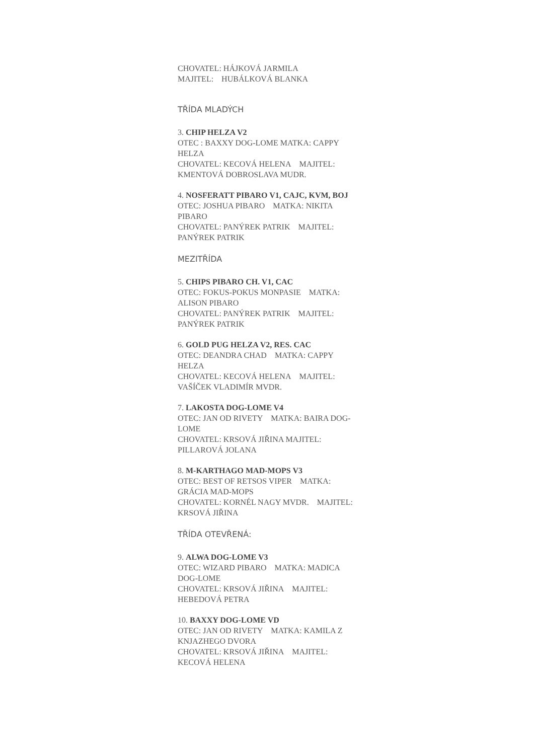CHOVATEL: HÁJKOVÁ JARMILA
MAJITEL: HUBÁLKOVÁ BLANKA
TŘÍDA MLADÝCH
3. CHIP HELZA V2
OTEC : BAXXY DOG-LOME MATKA: CAPPY HELZA
CHOVATEL: KECOVÁ HELENA MAJITEL: KMENTOVÁ DOBROSLAVA MUDR.
4. NOSFERATT PIBARO V1, CAJC, KVM, BOJ
OTEC: JOSHUA PIBARO MATKA: NIKITA PIBARO
CHOVATEL: PANÝREK PATRIK MAJITEL: PANÝREK PATRIK
MEZITŘÍDA
5. CHIPS PIBARO CH. V1, CAC
OTEC: FOKUS-POKUS MONPASIE MATKA: ALISON PIBARO
CHOVATEL: PANÝREK PATRIK MAJITEL: PANÝREK PATRIK
6. GOLD PUG HELZA V2, RES. CAC
OTEC: DEANDRA CHAD MATKA: CAPPY HELZA
CHOVATEL: KECOVÁ HELENA MAJITEL: VAŠÍČEK VLADIMÍR MVDR.
7. LAKOSTA DOG-LOME V4
OTEC: JAN OD RIVETY MATKA: BAIRA DOG-LOME
CHOVATEL: KRSOVÁ JIŘINA MAJITEL: PILLAROVÁ JOLANA
8. M-KARTHAGO MAD-MOPS V3
OTEC: BEST OF RETSOS VIPER MATKA: GRÁCIA MAD-MOPS
CHOVATEL: KORNÉL NAGY MVDR. MAJITEL: KRSOVÁ JIŘINA
TŘÍDA OTEVŘENÁ:
9. ALWA DOG-LOME V3
OTEC: WIZARD PIBARO MATKA: MADICA DOG-LOME
CHOVATEL: KRSOVÁ JIŘINA MAJITEL: HEBEDOVÁ PETRA
10. BAXXY DOG-LOME VD
OTEC: JAN OD RIVETY MATKA: KAMILA Z KNJAZHEGO DVORA
CHOVATEL: KRSOVÁ JIŘINA MAJITEL: KECOVÁ HELENA